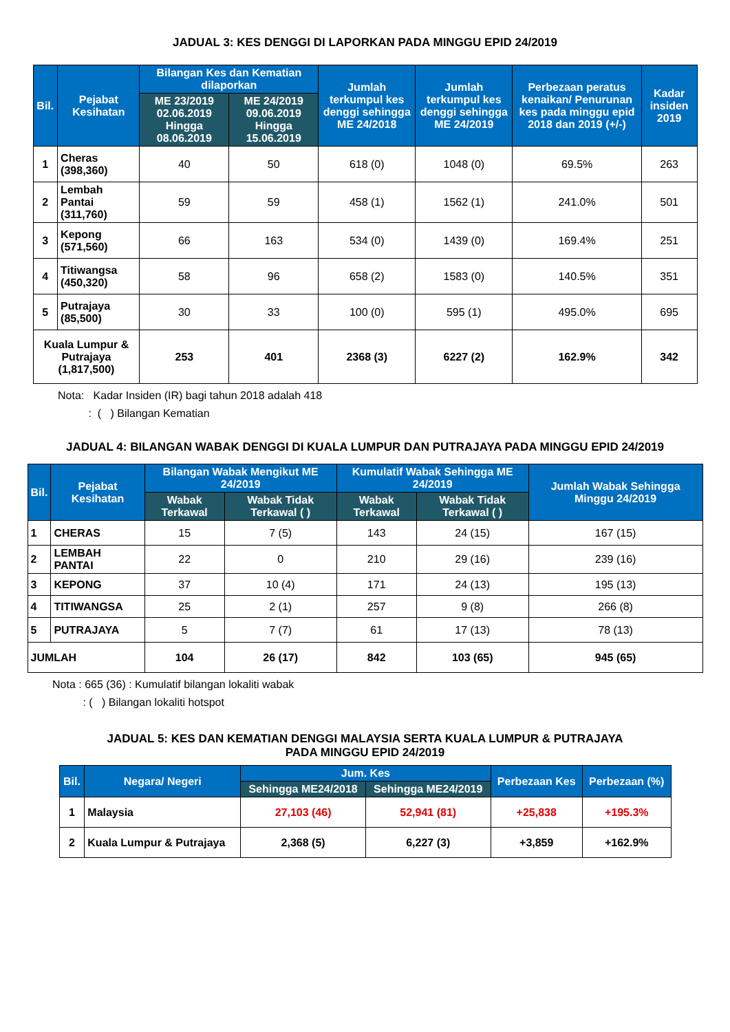JADUAL 3: KES DENGGI DI LAPORKAN PADA MINGGU EPID 24/2019
| Bil. | Pejabat Kesihatan | Bilangan Kes dan Kematian dilaporkan | | Jumlah terkumpul kes denggi sehingga ME 24/2018 | Jumlah terkumpul kes denggi sehingga ME 24/2019 | Perbezaan peratus kenaikan/ Penurunan kes pada minggu epid 2018 dan 2019 (+/-) | Kadar insiden 2019 |
| --- | --- | --- | --- | --- | --- | --- | --- |
| | | ME 23/2019 02.06.2019 Hingga 08.06.2019 | ME 24/2019 09.06.2019 Hingga 15.06.2019 | | | | |
| 1 | Cheras (398,360) | 40 | 50 | 618 (0) | 1048 (0) | 69.5% | 263 |
| 2 | Lembah Pantai (311,760) | 59 | 59 | 458 (1) | 1562 (1) | 241.0% | 501 |
| 3 | Kepong (571,560) | 66 | 163 | 534 (0) | 1439 (0) | 169.4% | 251 |
| 4 | Titiwangsa (450,320) | 58 | 96 | 658 (2) | 1583 (0) | 140.5% | 351 |
| 5 | Putrajaya (85,500) | 30 | 33 | 100 (0) | 595 (1) | 495.0% | 695 |
| Kuala Lumpur & Putrajaya (1,817,500) | | 253 | 401 | 2368 (3) | 6227 (2) | 162.9% | 342 |
Nota: Kadar Insiden (IR) bagi tahun 2018 adalah 418
: ( ) Bilangan Kematian
JADUAL 4: BILANGAN WABAK DENGGI DI KUALA LUMPUR DAN PUTRAJAYA PADA MINGGU EPID 24/2019
| Bil. | Pejabat Kesihatan | Bilangan Wabak Mengikut ME 24/2019 | | Kumulatif Wabak Sehingga ME 24/2019 | | Jumlah Wabak Sehingga Minggu 24/2019 |
| --- | --- | --- | --- | --- | --- | --- |
| | | Wabak Terkawal | Wabak Tidak Terkawal ( ) | Wabak Terkawal | Wabak Tidak Terkawal ( ) | |
| 1 | CHERAS | 15 | 7 (5) | 143 | 24 (15) | 167 (15) |
| 2 | LEMBAH PANTAI | 22 | 0 | 210 | 29 (16) | 239 (16) |
| 3 | KEPONG | 37 | 10 (4) | 171 | 24 (13) | 195 (13) |
| 4 | TITIWANGSA | 25 | 2 (1) | 257 | 9 (8) | 266 (8) |
| 5 | PUTRAJAYA | 5 | 7 (7) | 61 | 17 (13) | 78 (13) |
| JUMLAH | | 104 | 26 (17) | 842 | 103 (65) | 945 (65) |
Nota : 665 (36) : Kumulatif bilangan lokaliti wabak
: ( ) Bilangan lokaliti hotspot
JADUAL 5: KES DAN KEMATIAN DENGGI MALAYSIA SERTA KUALA LUMPUR & PUTRAJAYA
PADA MINGGU EPID 24/2019
| Bil. | Negara/ Negeri | Jum. Kes | | Perbezaan Kes | Perbezaan (%) |
| --- | --- | --- | --- | --- | --- |
| | | Sehingga ME24/2018 | Sehingga ME24/2019 | | |
| 1 | Malaysia | 27,103 (46) | 52,941 (81) | +25,838 | +195.3% |
| 2 | Kuala Lumpur & Putrajaya | 2,368 (5) | 6,227 (3) | +3,859 | +162.9% |